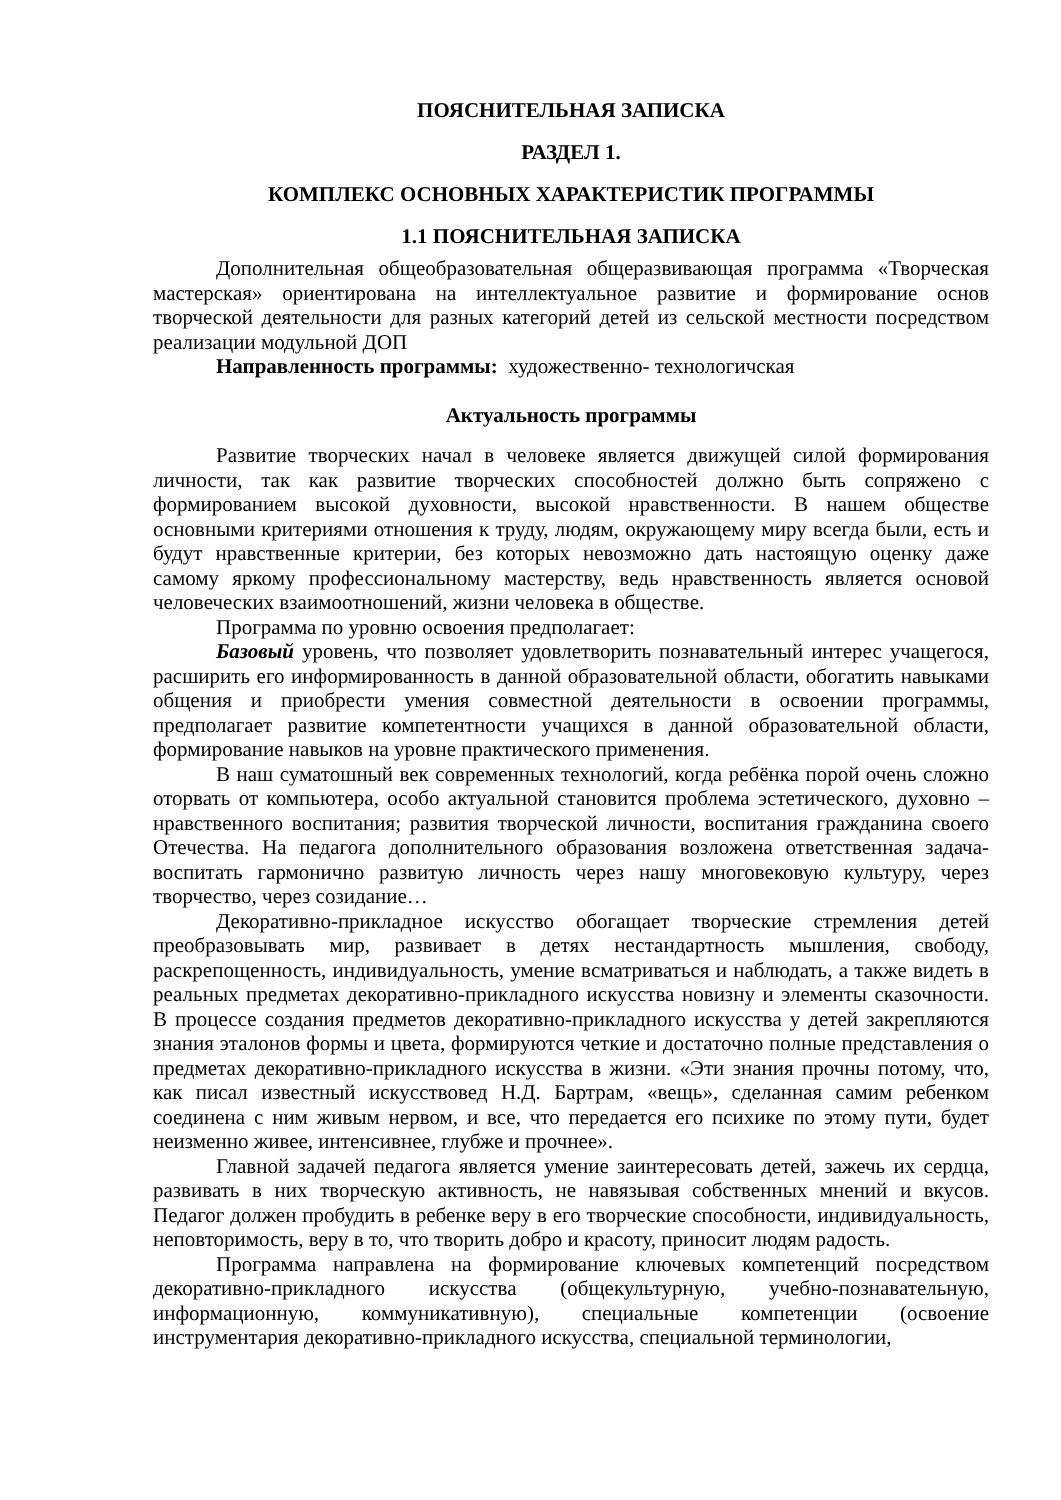ПОЯСНИТЕЛЬНАЯ ЗАПИСКА
РАЗДЕЛ 1.
КОМПЛЕКС ОСНОВНЫХ ХАРАКТЕРИСТИК ПРОГРАММЫ
1.1 ПОЯСНИТЕЛЬНАЯ ЗАПИСКА
Дополнительная общеобразовательная общеразвивающая программа «Творческая мастерская» ориентирована на интеллектуальное развитие и формирование основ творческой деятельности для разных категорий детей из сельской местности посредством реализации модульной ДОП
Направленность программы: художественно- технологичская
Актуальность программы
Развитие творческих начал в человеке является движущей силой формирования личности, так как развитие творческих способностей должно быть сопряжено с формированием высокой духовности, высокой нравственности. В нашем обществе основными критериями отношения к труду, людям, окружающему миру всегда были, есть и будут нравственные критерии, без которых невозможно дать настоящую оценку даже самому яркому профессиональному мастерству, ведь нравственность является основой человеческих взаимоотношений, жизни человека в обществе.
Программа по уровню освоения предполагает:
Базовый уровень, что позволяет удовлетворить познавательный интерес учащегося, расширить его информированность в данной образовательной области, обогатить навыками общения и приобрести умения совместной деятельности в освоении программы, предполагает развитие компетентности учащихся в данной образовательной области, формирование навыков на уровне практического применения.
В наш суматошный век современных технологий, когда ребёнка порой очень сложно оторвать от компьютера, особо актуальной становится проблема эстетического, духовно – нравственного воспитания; развития творческой личности, воспитания гражданина своего Отечества. На педагога дополнительного образования возложена ответственная задача- воспитать гармонично развитую личность через нашу многовековую культуру, через творчество, через созидание…
Декоративно-прикладное искусство обогащает творческие стремления детей преобразовывать мир, развивает в детях нестандартность мышления, свободу, раскрепощенность, индивидуальность, умение всматриваться и наблюдать, а также видеть в реальных предметах декоративно-прикладного искусства новизну и элементы сказочности. В процессе создания предметов декоративно-прикладного искусства у детей закрепляются знания эталонов формы и цвета, формируются четкие и достаточно полные представления о предметах декоративно-прикладного искусства в жизни. «Эти знания прочны потому, что, как писал известный искусствовед Н.Д. Бартрам, «вещь», сделанная самим ребенком соединена с ним живым нервом, и все, что передается его психике по этому пути, будет неизменно живее, интенсивнее, глубже и прочнее».
Главной задачей педагога является умение заинтересовать детей, зажечь их сердца, развивать в них творческую активность, не навязывая собственных мнений и вкусов. Педагог должен пробудить в ребенке веру в его творческие способности, индивидуальность, неповторимость, веру в то, что творить добро и красоту, приносит людям радость.
Программа направлена на формирование ключевых компетенций посредством декоративно-прикладного искусства (общекультурную, учебно-познавательную, информационную, коммуникативную), специальные компетенции (освоение инструментария декоративно-прикладного искусства, специальной терминологии,